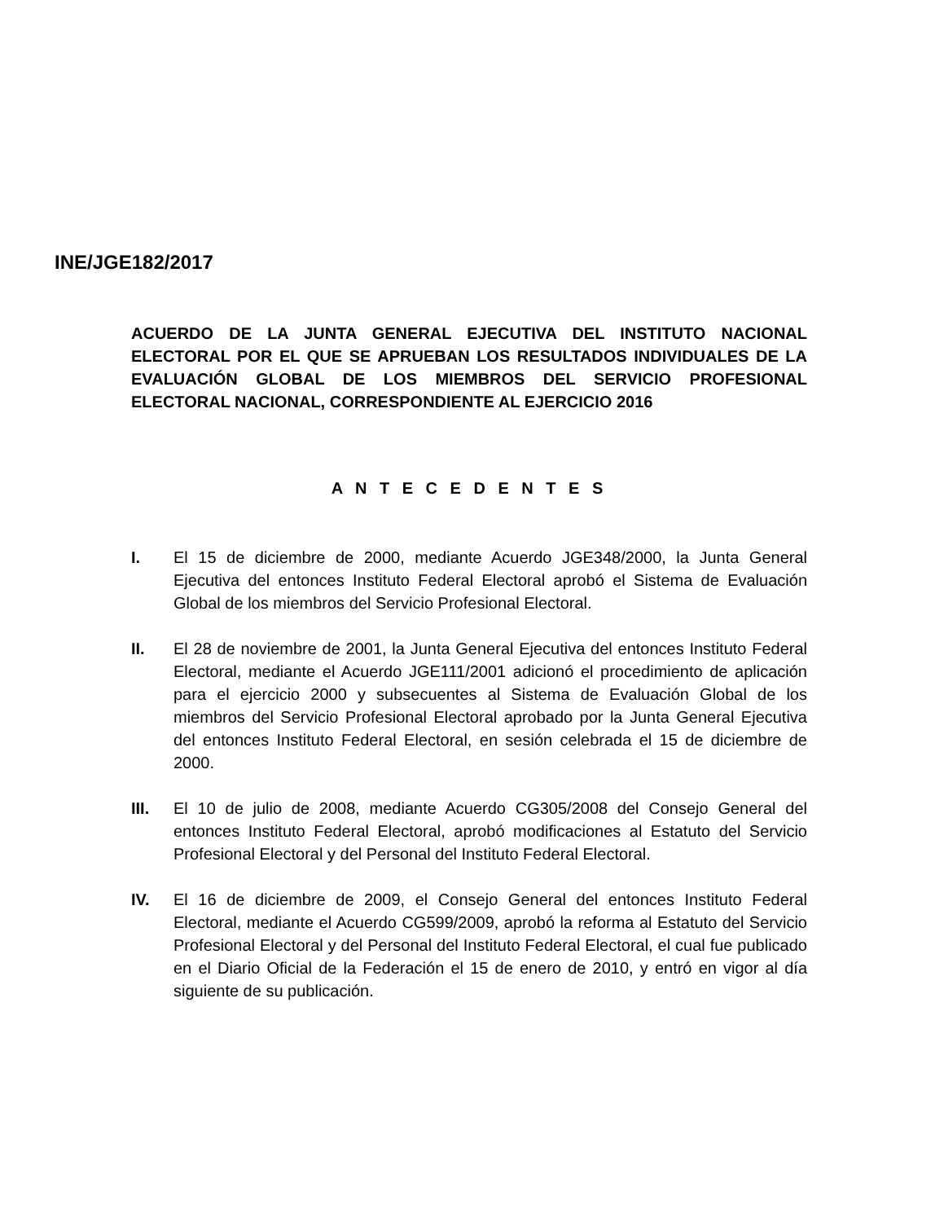INE/JGE182/2017
ACUERDO DE LA JUNTA GENERAL EJECUTIVA DEL INSTITUTO NACIONAL ELECTORAL POR EL QUE SE APRUEBAN LOS RESULTADOS INDIVIDUALES DE LA EVALUACIÓN GLOBAL DE LOS MIEMBROS DEL SERVICIO PROFESIONAL ELECTORAL NACIONAL, CORRESPONDIENTE AL EJERCICIO 2016
A N T E C E D E N T E S
I. El 15 de diciembre de 2000, mediante Acuerdo JGE348/2000, la Junta General Ejecutiva del entonces Instituto Federal Electoral aprobó el Sistema de Evaluación Global de los miembros del Servicio Profesional Electoral.
II. El 28 de noviembre de 2001, la Junta General Ejecutiva del entonces Instituto Federal Electoral, mediante el Acuerdo JGE111/2001 adicionó el procedimiento de aplicación para el ejercicio 2000 y subsecuentes al Sistema de Evaluación Global de los miembros del Servicio Profesional Electoral aprobado por la Junta General Ejecutiva del entonces Instituto Federal Electoral, en sesión celebrada el 15 de diciembre de 2000.
III. El 10 de julio de 2008, mediante Acuerdo CG305/2008 del Consejo General del entonces Instituto Federal Electoral, aprobó modificaciones al Estatuto del Servicio Profesional Electoral y del Personal del Instituto Federal Electoral.
IV. El 16 de diciembre de 2009, el Consejo General del entonces Instituto Federal Electoral, mediante el Acuerdo CG599/2009, aprobó la reforma al Estatuto del Servicio Profesional Electoral y del Personal del Instituto Federal Electoral, el cual fue publicado en el Diario Oficial de la Federación el 15 de enero de 2010, y entró en vigor al día siguiente de su publicación.